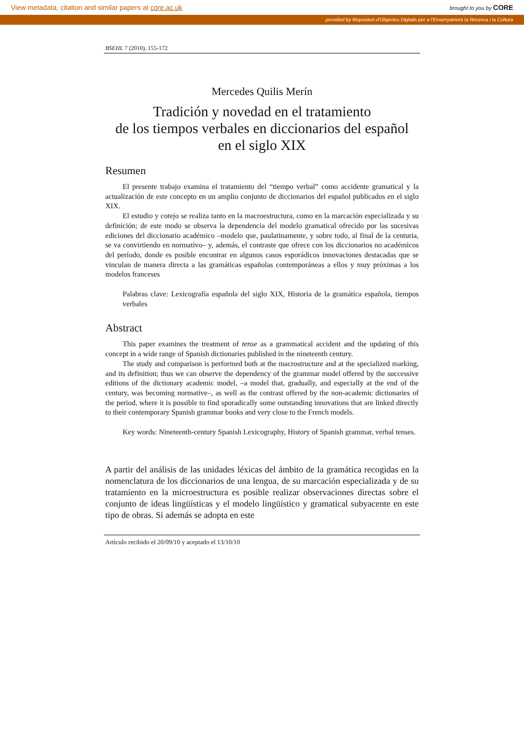View metadata, citation and similar papers at core.ac.uk brought to you by CORE
provided by Repositori d'Objectes Digitals per a l'Ensenyament la Recerca i la Cultura
BSEHL 7 (2010), 155-172
Mercedes Quilis Merín
Tradición y novedad en el tratamiento
de los tiempos verbales en diccionarios del español
en el siglo XIX
Resumen
El presente trabajo examina el tratamiento del “tiempo verbal” como accidente gramatical y la actualización de este concepto en un amplio conjunto de diccionarios del español publicados en el siglo XIX.
El estudio y cotejo se realiza tanto en la macroestructura, como en la marcación especializada y su definición; de este modo se observa la dependencia del modelo gramatical ofrecido por las sucesivas ediciones del diccionario académico –modelo que, paulatinamente, y sobre todo, al final de la centuria, se va convirtiendo en normativo– y, además, el contraste que ofrece con los diccionarios no académicos del período, donde es posible encontrar en algunos casos esporádicos innovaciones destacadas que se vinculan de manera directa a las gramáticas españolas contemporáneas a ellos y muy próximas a los modelos franceses
Palabras clave: Lexicografía española del siglo XIX, Historia de la gramática española, tiempos verbales
Abstract
This paper examines the treatment of tense as a grammatical accident and the updating of this concept in a wide range of Spanish dictionaries published in the nineteenth century.
The study and comparison is performed both at the macrostructure and at the specialized marking, and its definition; thus we can observe the dependency of the grammar model offered by the successive editions of the dictionary academic model, –a model that, gradually, and especially at the end of the century, was becoming normative–, as well as the contrast offered by the non-academic dictionaries of the period, where it is possible to find sporadically some outstanding innovations that are linked directly to their contemporary Spanish grammar books and very close to the French models.
Key words: Nineteenth-century Spanish Lexicography, History of Spanish grammar, verbal tenses.
A partir del análisis de las unidades léxicas del ámbito de la gramática recogidas en la nomenclatura de los diccionarios de una lengua, de su marcación especializada y de su tratamiento en la microestructura es posible realizar observaciones directas sobre el conjunto de ideas lingüísticas y el modelo lingüístico y gramatical subyacente en este tipo de obras. Si además se adopta en este
Artículo recibido el 20/09/10 y aceptado el 13/10/10